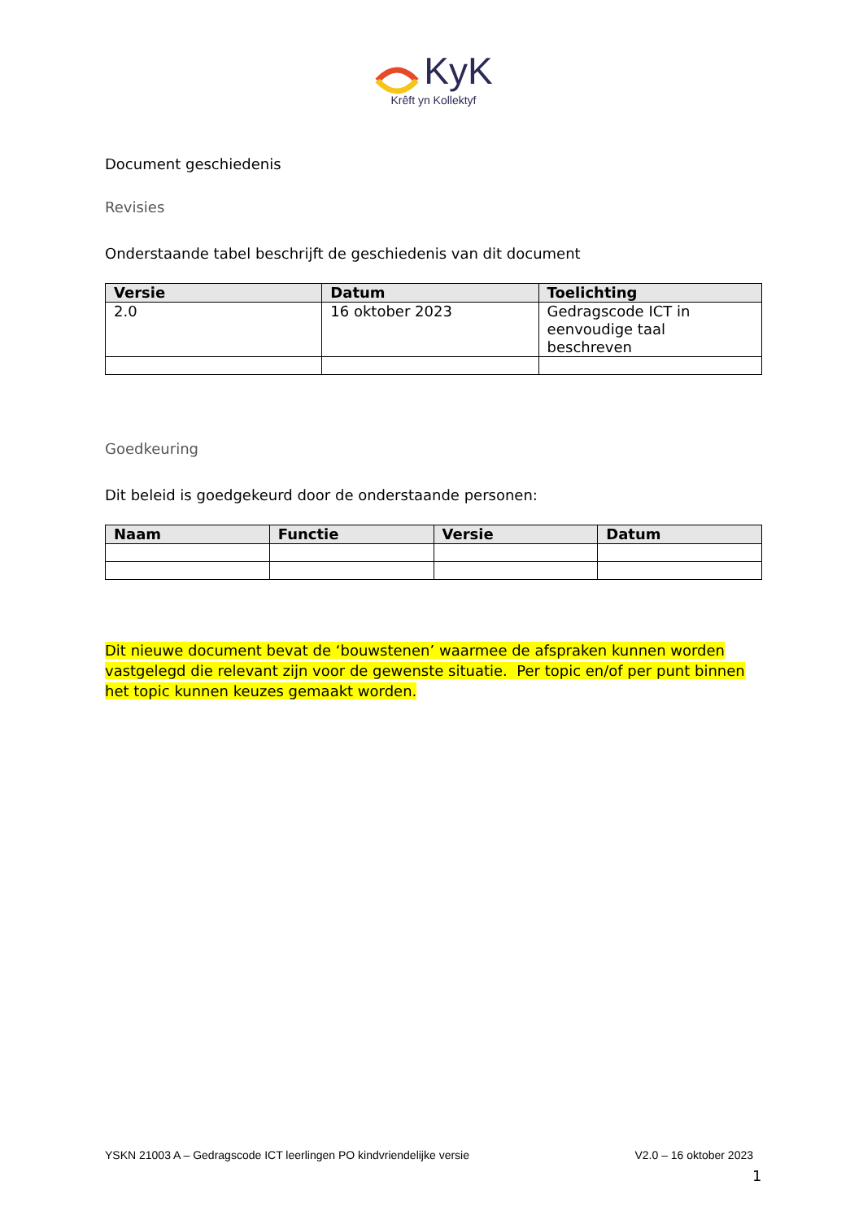KyK
Krêft yn Kollektyf
Document geschiedenis
Revisies
Onderstaande tabel beschrijft de geschiedenis van dit document
| Versie | Datum | Toelichting |
| --- | --- | --- |
| 2.0 | 16 oktober 2023 | Gedragscode ICT in eenvoudige taal beschreven |
Goedkeuring
Dit beleid is goedgekeurd door de onderstaande personen:
| Naam | Functie | Versie | Datum |
| --- | --- | --- | --- |
Dit nieuwe document bevat de ‘bouwstenen’ waarmee de afspraken kunnen worden vastgelegd die relevant zijn voor de gewenste situatie. Per topic en/of per punt binnen het topic kunnen keuzes gemaakt worden.
YSKN 21003 A – Gedragscode ICT leerlingen PO kindvriendelijke versie V2.0 – 16 oktober 2023
1